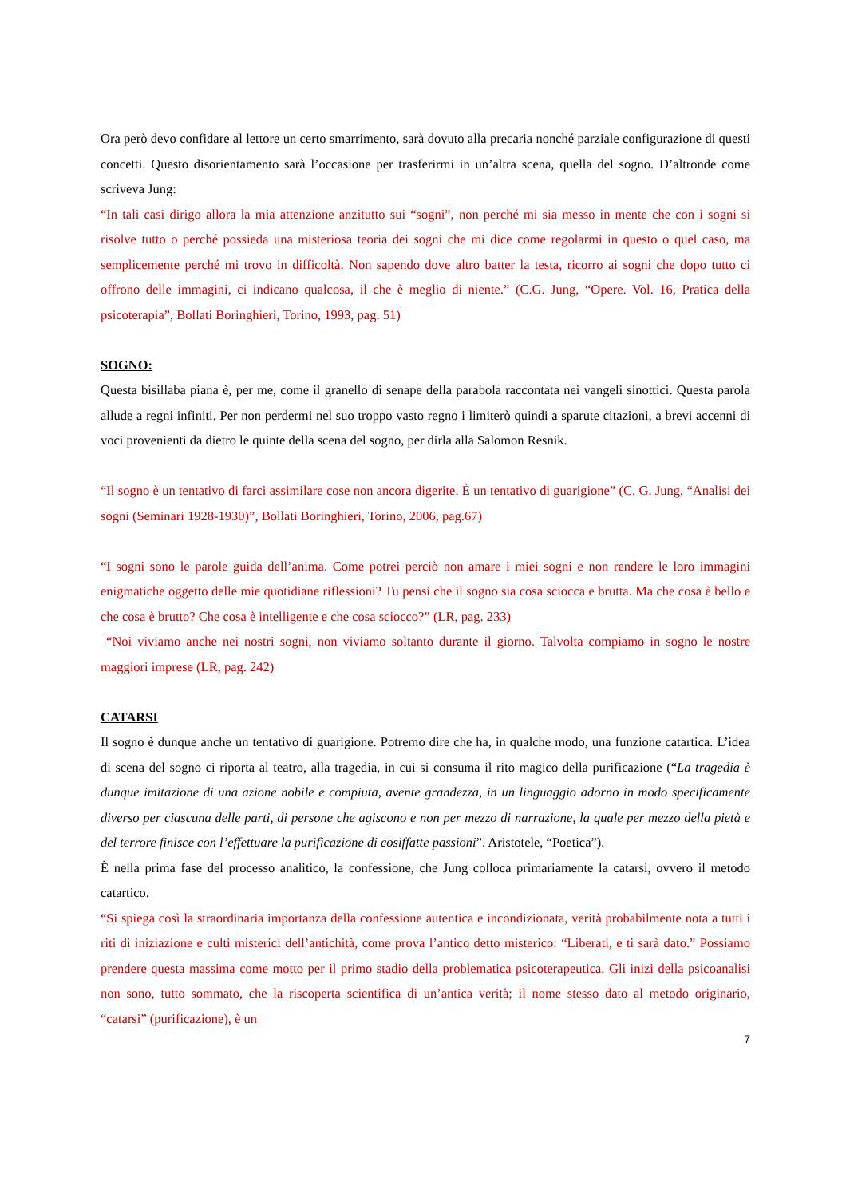Ora però devo confidare al lettore un certo smarrimento, sarà dovuto alla precaria nonché parziale configurazione di questi concetti. Questo disorientamento sarà l’occasione per trasferirmi in un’altra scena, quella del sogno. D’altronde come scriveva Jung:
“In tali casi dirigo allora la mia attenzione anzitutto sui “sogni”, non perché mi sia messo in mente che con i sogni si risolve tutto o perché possieda una misteriosa teoria dei sogni che mi dice come regolarmi in questo o quel caso, ma semplicemente perché mi trovo in difficoltà. Non sapendo dove altro batter la testa, ricorro ai sogni che dopo tutto ci offrono delle immagini, ci indicano qualcosa, il che è meglio di niente.” (C.G. Jung, “Opere. Vol. 16, Pratica della psicoterapia”, Bollati Boringhieri, Torino, 1993, pag. 51)
SOGNO:
Questa bisillaba piana è, per me, come il granello di senape della parabola raccontata nei vangeli sinottici. Questa parola allude a regni infiniti. Per non perdermi nel suo troppo vasto regno i limiterò quindi a sparute citazioni, a brevi accenni di voci provenienti da dietro le quinte della scena del sogno, per dirla alla Salomon Resnik.
“Il sogno è un tentativo di farci assimilare cose non ancora digerite. È un tentativo di guarigione” (C. G. Jung, “Analisi dei sogni (Seminari 1928-1930)”, Bollati Boringhieri, Torino, 2006, pag.67)
“I sogni sono le parole guida dell’anima. Come potrei perciò non amare i miei sogni e non rendere le loro immagini enigmatiche oggetto delle mie quotidiane riflessioni? Tu pensi che il sogno sia cosa sciocca e brutta. Ma che cosa è bello e che cosa è brutto? Che cosa è intelligente e che cosa sciocco?” (LR, pag. 233)
“Noi viviamo anche nei nostri sogni, non viviamo soltanto durante il giorno. Talvolta compiamo in sogno le nostre maggiori imprese (LR, pag. 242)
CATARSI
Il sogno è dunque anche un tentativo di guarigione. Potremo dire che ha, in qualche modo, una funzione catartica. L’idea di scena del sogno ci riporta al teatro, alla tragedia, in cui si consuma il rito magico della purificazione (“La tragedia è dunque imitazione di una azione nobile e compiuta, avente grandezza, in un linguaggio adorno in modo specificamente diverso per ciascuna delle parti, di persone che agiscono e non per mezzo di narrazione, la quale per mezzo della pietà e del terrore finisce con l’effettuare la purificazione di cosiffatte passioni”. Aristotele, “Poetica”).
È nella prima fase del processo analitico, la confessione, che Jung colloca primariamente la catarsi, ovvero il metodo catartico.
“Si spiega così la straordinaria importanza della confessione autentica e incondizionata, verità probabilmente nota a tutti i riti di iniziazione e culti misterici dell’antichità, come prova l’antico detto misterico: “Liberati, e ti sarà dato.” Possiamo prendere questa massima come motto per il primo stadio della problematica psicoterapeutica. Gli inizi della psicoanalisi non sono, tutto sommato, che la riscoperta scientifica di un’antica verità; il nome stesso dato al metodo originario, “catarsi” (purificazione), è un
7